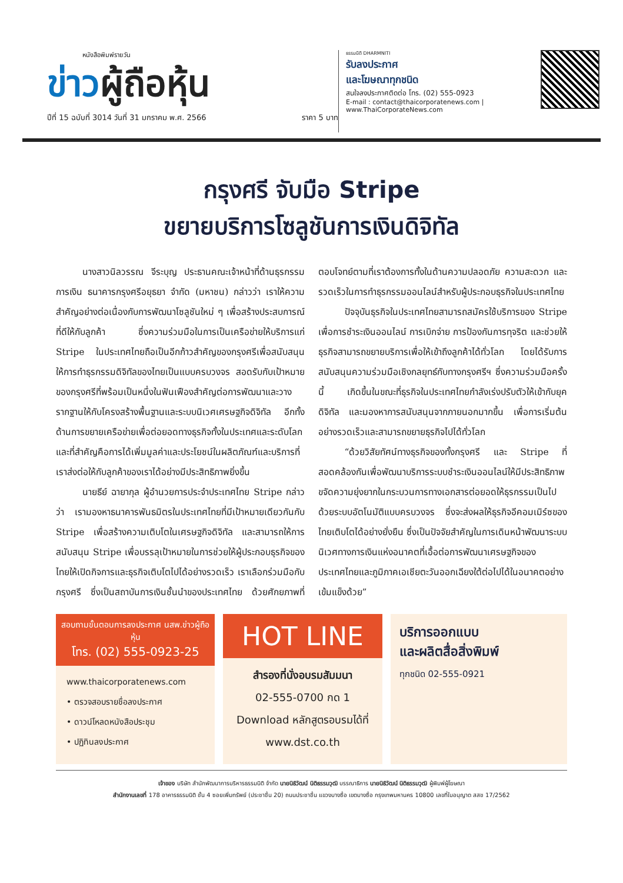หนังสือพิมพ์รายวัน
ข่าวผู้ถือหุ้น
ปีที่ 15 ฉบับที่ 3014 วันที่ 31 มกราคม พ.ศ. 2566 ราคา 5 บาท
ธรรมนิติ DHARMNITI
รับลงประกาศ
และโฆษณาทุกชนิด
สนใจลงประกาศติดต่อ โทร. (02) 555-0923
E-mail : contact@thaicorporatenews.com | www.ThaiCorporateNews.com
กรุงศรี จับมือ Stripe
ขยายบริการโซลูชันการเงินดิจิทัล
นางสาวนิลวรรณ จีระบุญ ประธานคณะเจ้าหน้าที่ด้านธุรกรรมการเงิน ธนาคารกรุงศรีอยุธยา จำกัด (มหาชน) กล่าวว่า เราให้ความสำคัญอย่างต่อเนื่องกับการพัฒนาโซลูชันใหม่ ๆ เพื่อสร้างประสบการณ์ที่ดีให้กับลูกค้า ซึ่งความร่วมมือในการเป็นเครือข่ายให้บริการแก่ Stripe ในประเทศไทยถือเป็นอีกก้าวสำคัญของกรุงศรีเพื่อสนับสนุนให้การทำธุรกรรมดิจิทัลของไทยเป็นแบบครบวงจร สอดรับกับเป้าหมายของกรุงศรีที่พร้อมเป็นหนึ่งในฟันเฟืองสำคัญต่อการพัฒนาและวางรากฐานให้กับโครงสร้างพื้นฐานและระบบนิเวศเศรษฐกิจดิจิทัล อีกทั้งด้านการขยายเครือข่ายเพื่อต่อยอดทางธุรกิจทั้งในประเทศและระดับโลก และที่สำคัญคือการได้เพิ่มมูลค่าและประโยชน์ในผลิตภัณฑ์และบริการที่เราส่งต่อให้กับลูกค้าของเราได้อย่างมีประสิทธิภาพยิ่งขึ้น
นายธีย์ ฉายากุล ผู้อำนวยการประจำประเทศไทย Stripe กล่าวว่า เรามองหาธนาคารพันธมิตรในประเทศไทยที่มีเป้าหมายเดียวกันกับ Stripe เพื่อสร้างความเติบโตในเศรษฐกิจดิจิทัล และสามารถให้การสนับสนุน Stripe เพื่อบรรลุเป้าหมายในการช่วยให้ผู้ประกอบธุรกิจของไทยให้เปิดกิจการและธุรกิจเติบโตไปได้อย่างรวดเร็ว เราเลือกร่วมมือกับกรุงศรี ซึ่งเป็นสถาบันการเงินชั้นนำของประเทศไทย ด้วยศักยภาพที่ตอบโจทย์ตามที่เราต้องการทั้งในด้านความปลอดภัย ความสะดวก และรวดเร็วในการทำธุรกรรมออนไลน์สำหรับผู้ประกอบธุรกิจในประเทศไทย
ปัจจุบันธุรกิจในประเทศไทยสามารถสมัครใช้บริการของ Stripe เพื่อการชำระเงินออนไลน์ การเบิกจ่าย การป้องกันการทุจริต และช่วยให้ธุรกิจสามารถขยายบริการเพื่อให้เข้าถึงลูกค้าได้ทั่วโลก โดยได้รับการสนับสนุนความร่วมมือเชิงกลยุทธ์กับทางกรุงศรีฯ ซึ่งความร่วมมือครั้งนี้ เกิดขึ้นในขณะที่ธุรกิจในประเทศไทยกำลังเร่งปรับตัวให้เข้ากับยุคดิจิทัล และมองหาการสนับสนุนจากภายนอกมากขึ้น เพื่อการเริ่มต้นอย่างรวดเร็วและสามารถขยายธุรกิจไปได้ทั่วโลก
“ด้วยวิสัยทัศน์ทางธุรกิจของทั้งกรุงศรี และ Stripe ที่สอดคล้องกันเพื่อพัฒนาบริการระบบชำระเงินออนไลน์ให้มีประสิทธิภาพ ขจัดความยุ่งยากในกระบวนการทางเอกสารต่อยอดให้ธุรกรรมเป็นไปด้วยระบบอัตโนมัติแบบครบวงจร ซึ่งจะส่งผลให้ธุรกิจอีคอมเมิร์ซของไทยเติบโตได้อย่างยั่งยืน ซึ่งเป็นปัจจัยสำคัญในการเดินหน้าพัฒนาระบบนิเวศทางการเงินแห่งอนาคตที่เอื้อต่อการพัฒนาเศรษฐกิจของประเทศไทยและภูมิภาคเอเชียตะวันออกเฉียงใต้ต่อไปได้ในอนาคตอย่างเข้มแข็งด้วย”
สอบถามขั้นตอนการลงประกาศ นสพ.ข่าวผู้ถือหุ้น
โทร. (02) 555-0923-25
www.thaicorporatenews.com
• ตรวจสอบรายชื่อลงประกาศ
• ดาวน์โหลดหนังสือประชุม
• ปฏิทินลงประกาศ
HOT LINE
สำรองที่นั่งอบรมสัมมนา
02-555-0700 กด 1
Download หลักสูตรอบรมได้ที่
www.dst.co.th
บริการออกแบบ
และผลิตสื่อสิ่งพิมพ์
ทุกชนิด 02-555-0921
เจ้าของ บริษัท สำนักพัฒนาการบริหารธรรมนิติ จำกัด นายนิธิวัฒน์ นิติธรรมวุฒิ บรรณาธิการ นายนิธิวัฒน์ นิติธรรมวุฒิ ผู้พิมพ์ผู้โฆษณา
สำนักงานเลขที่ 178 อาคารธรรมนิติ ชั้น 4 ซอยเพิ่มทรัพย์ (ประชาชื่น 20) ถนนประชาชื่น แขวงบางซื่อ เขตบางซื่อ กรุงเทพมหานคร 10800 เลขที่ใบอนุญาต สสช 17/2562